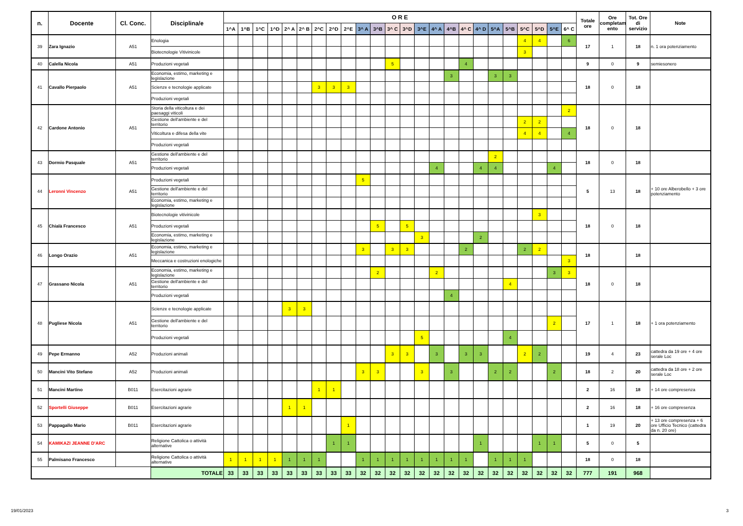| n. | Docente | Cl. Conc. | Disciplina/e | O R E | | | | | | | | | | | | | | | | | | | | | | | | Totale ore | Ore completam ento | Tot. Ore di servizio | Note |
| --- | --- | --- | --- | --- | --- | --- | --- | --- | --- | --- | --- | --- | --- | --- | --- | --- | --- | --- | --- | --- | --- | --- | --- | --- | --- | --- | --- | --- | --- | --- | --- |
| | | | | 1^A | 1^B | 1^C | 1^D | 2^ A | 2^ B | 2^C | 2^D | 2^E | 3^ A | 3^B | 3^ C | 3^D | 3^E | 4^ A | 4^B | 4^ C | 4^ D | 5^A | 5^B | 5^C | 5^D | 5^E | 6^ C | | | | |
| 39 | Zara Ignazio | A51 | Enologia | | | | | | | | | | | | | | | | | | | | | 4 | 4 | | 6 | 17 | 1 | 18 | n. 1 ora potenziamento |
| | | | Biotecnologie Vitivinicole | | | | | | | | | | | | | | | | | | | | | 3 | | | | | | | |
| 40 | Calella Nicola | A51 | Produzioni vegetali | | | | | | | | | | | | 5 | | | | | 4 | | | | | | | | 9 | 0 | 9 | semiesonero |
| 41 | Cavallo Pierpaolo | A51 | Economia, estimo, marketing e legislazione | | | | | | | | | | | | | | | | 3 | | | 3 | 3 | | | | | 18 | 0 | 18 | |
| | | | Scienze e tecnologie applicate | | | | | | | 3 | 3 | 3 | | | | | | | | | | | | | | | | | | | |
| | | | Produzioni vegetali | | | | | | | | | | | | | | | | | | | | | | | | | | | | |
| 42 | Cardone Antonio | A51 | Storia della viticoltura e dei paesaggi viticoli | | | | | | | | | | | | | | | | | | | | | | | | 2 | 18 | 0 | 18 | |
| | | | Gestione dell'ambiente e del territorio | | | | | | | | | | | | | | | | | | | | | 2 | 2 | | | | | | |
| | | | Viticoltura e difesa della vite | | | | | | | | | | | | | | | | | | | | | 4 | 4 | | 4 | | | | |
| | | | Produzioni vegetali | | | | | | | | | | | | | | | | | | | | | | | | | | | | |
| 43 | Dormio Pasquale | A51 | Gestione dell'ambiente e del territorio | | | | | | | | | | | | | | | | | | | 2 | | | | | | 18 | 0 | 18 | |
| | | | Produzioni vegetali | | | | | | | | | | | | | | | 4 | | | 4 | 4 | | | | 4 | | | | | |
| 44 | Leronni Vincenzo | A51 | Produzioni vegetali | | | | | | | | | | 5 | | | | | | | | | | | | | | | 5 | 13 | 18 | + 10 ore Alberobello + 3 ore potenziamento |
| | | | Gestione dell'ambiente e del territorio | | | | | | | | | | | | | | | | | | | | | | | | | | | | |
| | | | Economia, estimo, marketing e legislazione | | | | | | | | | | | | | | | | | | | | | | | | | | | | |
| 45 | Chialà Francesco | A51 | Biotecnologie vitivinicole | | | | | | | | | | | | | | | | | | | | | | 3 | | | 18 | 0 | 18 | |
| | | | Produzioni vegetali | | | | | | | | | | | 5 | | 5 | | | | | | | | | | | | | | | |
| | | | Economia, estimo, marketing e legislazione | | | | | | | | | | | | | | 3 | | | | 2 | | | | | | | | | | |
| 46 | Longo Orazio | A51 | Economia, estimo, marketing e legislazione | | | | | | | | | | 3 | | 3 | 3 | | | | 2 | | | | 2 | 2 | | | 18 | | 18 | |
| | | | Meccanica e costruzioni enologiche | | | | | | | | | | | | | | | | | | | | | | | | 3 | | | | |
| 47 | Grassano Nicola | A51 | Economia, estimo, marketing e legislazione | | | | | | | | | | | 2 | | | | 2 | | | | | | | | 3 | 3 | 18 | 0 | 18 | |
| | | | Gestione dell'ambiente e del territorio | | | | | | | | | | | | | | | | | | | | 4 | | | | | | | | |
| | | | Produzioni vegetali | | | | | | | | | | | | | | | | 4 | | | | | | | | | | | | |
| 48 | Pugliese Nicola | A51 | Scienze e tecnologie applicate | | | | | 3 | 3 | | | | | | | | | | | | | | | | | | | 17 | 1 | 18 | + 1 ora potenziamento |
| | | | Gestione dell'ambiente e del territorio | | | | | | | | | | | | | | | | | | | | | | | 2 | | | | | |
| | | | Produzioni vegetali | | | | | | | | | | | | | | 5 | | | | | | 4 | | | | | | | | |
| 49 | Pepe Ermanno | A52 | Produzioni animali | | | | | | | | | | | | 3 | 3 | | 3 | | 3 | 3 | | | 2 | 2 | | | 19 | 4 | 23 | cattedra da 19 ore + 4 ore serale Loc |
| 50 | Mancini Vito Stefano | A52 | Produzioni animali | | | | | | | | | | 3 | 3 | | | 3 | | 3 | | | 2 | 2 | | | 2 | | 18 | 2 | 20 | cattedra da 18 ore + 2 ore serale Loc |
| 51 | Mancini Martino | B011 | Esercitazioni agrarie | | | | | | | 1 | 1 | | | | | | | | | | | | | | | | | 2 | 16 | 18 | + 14 ore compresenza |
| 52 | Sportelli Giuseppe | B011 | Esercitazioni agrarie | | | | | 1 | 1 | | | | | | | | | | | | | | | | | | | 2 | 16 | 18 | + 16 ore compresenza |
| 53 | Pappagallo Mario | B011 | Esercitazioni agrarie | | | | | | | | | 1 | | | | | | | | | | | | | | | | 1 | 19 | 20 | + 13 ore compresenza + 6 ore Ufficio Tecnico (cattedra da n. 20 ore) |
| 54 | KAMIKAZI JEANNE D'ARC | | Religione Cattolica o attività alternative | | | | | | | | 1 | 1 | | | | | | | | | 1 | | | | 1 | 1 | | 5 | 0 | 5 | |
| 55 | Palmisano Francesco | | Religione Cattolica o attività alternative | 1 | 1 | 1 | 1 | 1 | 1 | 1 | | | 1 | 1 | 1 | 1 | 1 | 1 | 1 | 1 | | 1 | 1 | 1 | | | | 18 | 0 | 18 | |
| | | | TOTALE | 33 | 33 | 33 | 33 | 33 | 33 | 33 | 33 | 33 | 32 | 32 | 32 | 32 | 32 | 32 | 32 | 32 | 32 | 32 | 32 | 32 | 32 | 32 | 32 | 777 | 191 | 968 | |
19/01/2023 3